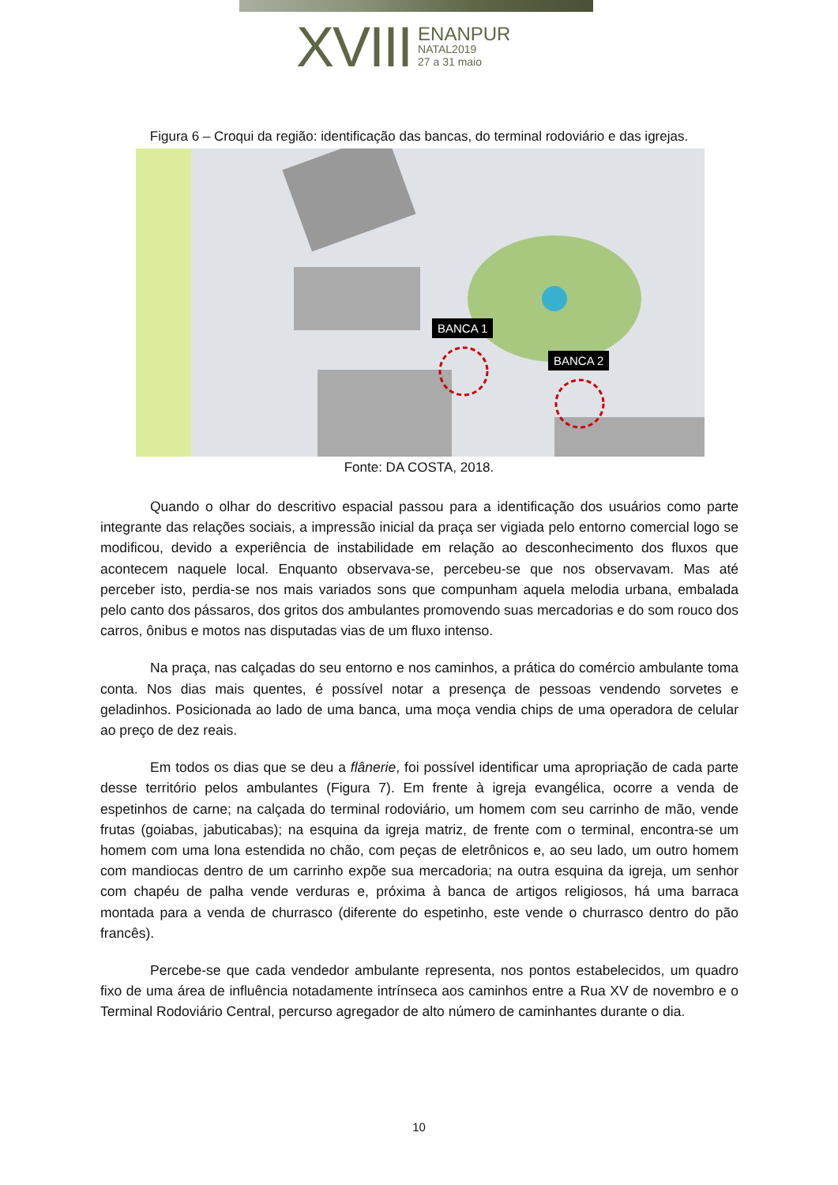XVIII
ENANPUR
NATAL2019
27 a 31 maio
Figura 6 – Croqui da região: identificação das bancas, do terminal rodoviário e das igrejas.
BANCA 1
BANCA 2
Fonte: DA COSTA, 2018.
Quando o olhar do descritivo espacial passou para a identificação dos usuários como parte integrante das relações sociais, a impressão inicial da praça ser vigiada pelo entorno comercial logo se modificou, devido a experiência de instabilidade em relação ao desconhecimento dos fluxos que acontecem naquele local. Enquanto observava-se, percebeu-se que nos observavam. Mas até perceber isto, perdia-se nos mais variados sons que compunham aquela melodia urbana, embalada pelo canto dos pássaros, dos gritos dos ambulantes promovendo suas mercadorias e do som rouco dos carros, ônibus e motos nas disputadas vias de um fluxo intenso.
Na praça, nas calçadas do seu entorno e nos caminhos, a prática do comércio ambulante toma conta. Nos dias mais quentes, é possível notar a presença de pessoas vendendo sorvetes e geladinhos. Posicionada ao lado de uma banca, uma moça vendia chips de uma operadora de celular ao preço de dez reais.
Em todos os dias que se deu a flânerie, foi possível identificar uma apropriação de cada parte desse território pelos ambulantes (Figura 7). Em frente à igreja evangélica, ocorre a venda de espetinhos de carne; na calçada do terminal rodoviário, um homem com seu carrinho de mão, vende frutas (goiabas, jabuticabas); na esquina da igreja matriz, de frente com o terminal, encontra-se um homem com uma lona estendida no chão, com peças de eletrônicos e, ao seu lado, um outro homem com mandiocas dentro de um carrinho expõe sua mercadoria; na outra esquina da igreja, um senhor com chapéu de palha vende verduras e, próxima à banca de artigos religiosos, há uma barraca montada para a venda de churrasco (diferente do espetinho, este vende o churrasco dentro do pão francês).
Percebe-se que cada vendedor ambulante representa, nos pontos estabelecidos, um quadro fixo de uma área de influência notadamente intrínseca aos caminhos entre a Rua XV de novembro e o Terminal Rodoviário Central, percurso agregador de alto número de caminhantes durante o dia.
10